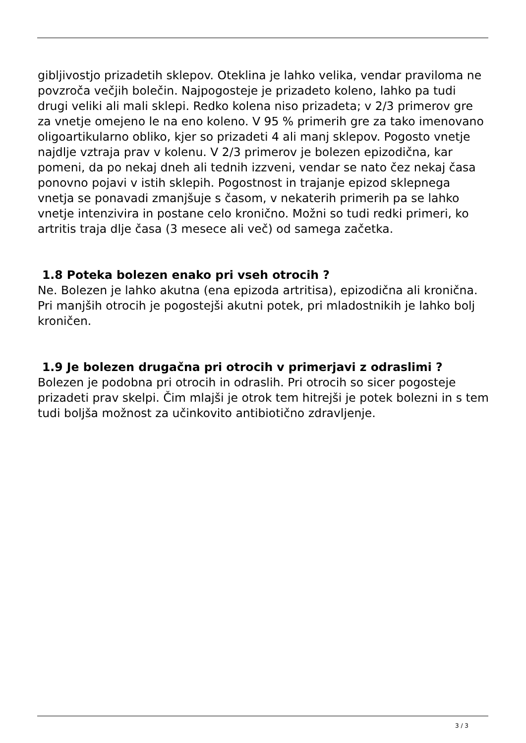gibljivostjo prizadetih sklepov. Oteklina je lahko velika, vendar praviloma ne povzroča večjih bolečin. Najpogosteje je prizadeto koleno, lahko pa tudi drugi veliki ali mali sklepi. Redko kolena niso prizadeta; v 2/3 primerov gre za vnetje omejeno le na eno koleno. V 95 % primerih gre za tako imenovano oligoartikularno obliko, kjer so prizadeti 4 ali manj sklepov. Pogosto vnetje najdlje vztraja prav v kolenu. V 2/3 primerov je bolezen epizodična, kar pomeni, da po nekaj dneh ali tednih izzveni, vendar se nato čez nekaj časa ponovno pojavi v istih sklepih. Pogostnost in trajanje epizod sklepnega vnetja se ponavadi zmanjšuje s časom, v nekaterih primerih pa se lahko vnetje intenzivira in postane celo kronično. Možni so tudi redki primeri, ko artritis traja dlje časa (3 mesece ali več) od samega začetka.
1.8 Poteka bolezen enako pri vseh otrocih ?
Ne. Bolezen je lahko akutna (ena epizoda artritisa), epizodična ali kronična. Pri manjših otrocih je pogostejši akutni potek, pri mladostnikih je lahko bolj kroničen.
1.9 Je bolezen drugačna pri otrocih v primerjavi z odraslimi ?
Bolezen je podobna pri otrocih in odraslih. Pri otrocih so sicer pogosteje prizadeti prav skelpi. Čim mlajši je otrok tem hitrejši je potek bolezni in s tem tudi boljša možnost za učinkovito antibiotično zdravljenje.
3 / 3